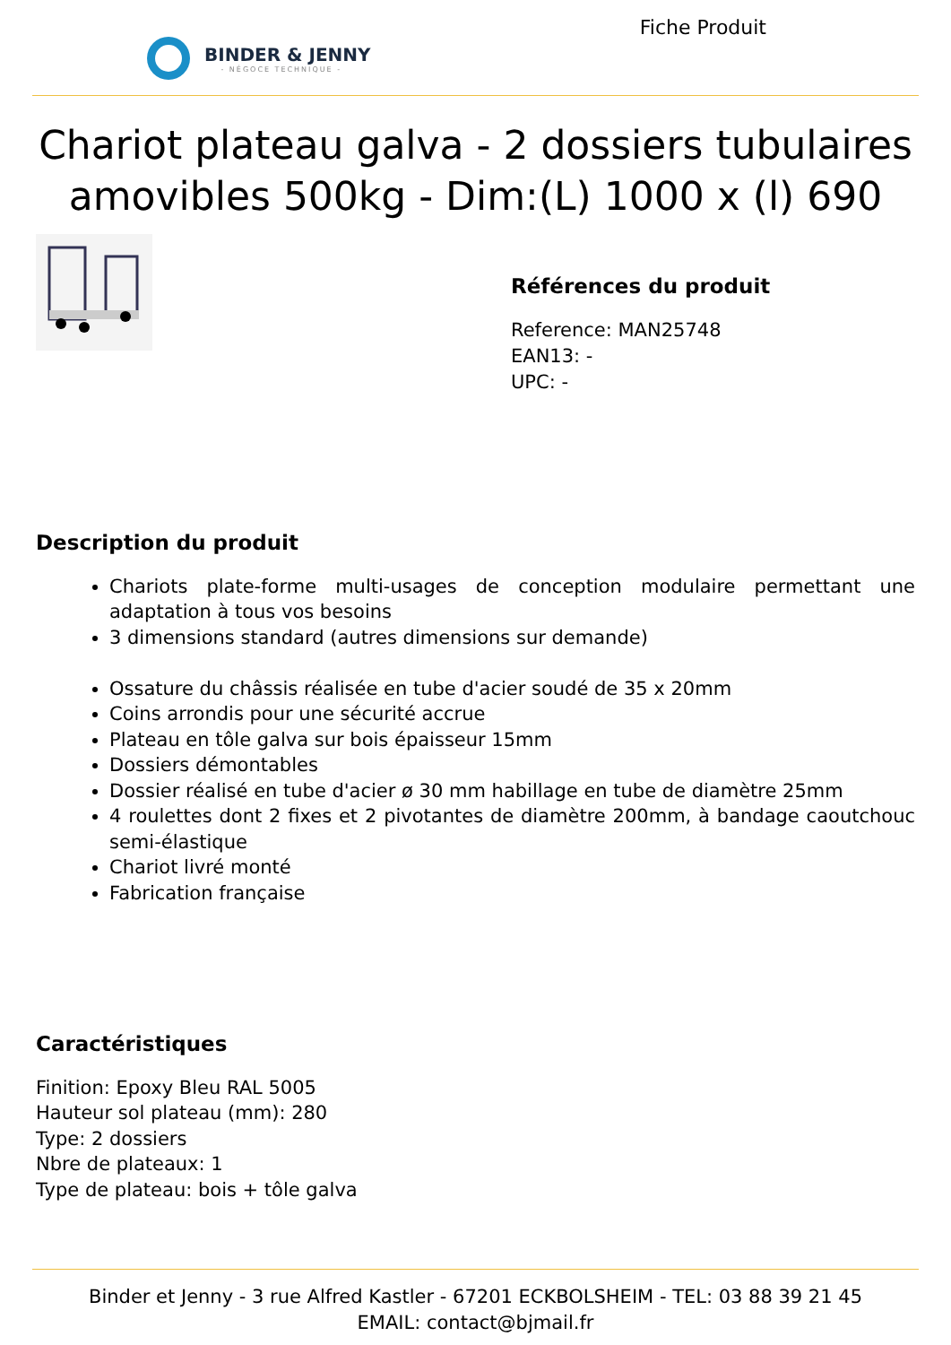BINDER & JENNY
- NÉGOCE TECHNIQUE -
Fiche Produit
Chariot plateau galva - 2 dossiers tubulaires amovibles 500kg - Dim:(L) 1000 x (l) 690
Références du produit
Reference: MAN25748
EAN13: -
UPC: -
Description du produit
Chariots plate-forme multi-usages de conception modulaire permettant une adaptation à tous vos besoins
3 dimensions standard (autres dimensions sur demande)
Ossature du châssis réalisée en tube d'acier soudé de 35 x 20mm
Coins arrondis pour une sécurité accrue
Plateau en tôle galva sur bois épaisseur 15mm
Dossiers démontables
Dossier réalisé en tube d'acier ø 30 mm habillage en tube de diamètre 25mm
4 roulettes dont 2 fixes et 2 pivotantes de diamètre 200mm, à bandage caoutchouc semi-élastique
Chariot livré monté
Fabrication française
Caractéristiques
Finition: Epoxy Bleu RAL 5005
Hauteur sol plateau (mm): 280
Type: 2 dossiers
Nbre de plateaux: 1
Type de plateau: bois + tôle galva
Binder et Jenny - 3 rue Alfred Kastler - 67201 ECKBOLSHEIM - TEL: 03 88 39 21 45
EMAIL: contact@bjmail.fr